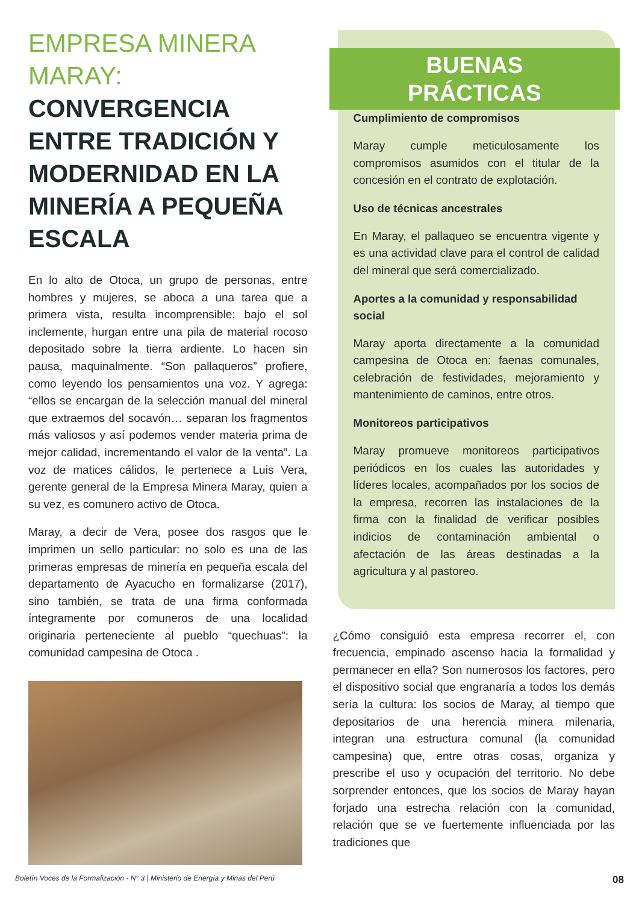EMPRESA MINERA MARAY:
CONVERGENCIA ENTRE TRADICIÓN Y MODERNIDAD EN LA MINERÍA A PEQUEÑA ESCALA
En lo alto de Otoca, un grupo de personas, entre hombres y mujeres, se aboca a una tarea que a primera vista, resulta incomprensible: bajo el sol inclemente, hurgan entre una pila de material rocoso depositado sobre la tierra ardiente. Lo hacen sin pausa, maquinalmente. “Son pallaqueros” profiere, como leyendo los pensamientos una voz. Y agrega: “ellos se encargan de la selección manual del mineral que extraemos del socavón… separan los fragmentos más valiosos y así podemos vender materia prima de mejor calidad, incrementando el valor de la venta”. La voz de matices cálidos, le pertenece a Luis Vera, gerente general de la Empresa Minera Maray, quien a su vez, es comunero activo de Otoca.
Maray, a decir de Vera, posee dos rasgos que le imprimen un sello particular: no solo es una de las primeras empresas de minería en pequeña escala del departamento de Ayacucho en formalizarse (2017), sino también, se trata de una firma conformada íntegramente por comuneros de una localidad originaria perteneciente al pueblo “quechuas”: la comunidad campesina de Otoca .
BUENAS
PRÁCTICAS
Cumplimiento de compromisos
Maray cumple meticulosamente los compromisos asumidos con el titular de la concesión en el contrato de explotación.
Uso de técnicas ancestrales
En Maray, el pallaqueo se encuentra vigente y es una actividad clave para el control de calidad del mineral que será comercializado.
Aportes a la comunidad y responsabilidad social
Maray aporta directamente a la comunidad campesina de Otoca en: faenas comunales, celebración de festividades, mejoramiento y mantenimiento de caminos, entre otros.
Monitoreos participativos
Maray promueve monitoreos participativos periódicos en los cuales las autoridades y líderes locales, acompañados por los socios de la empresa, recorren las instalaciones de la firma con la finalidad de verificar posibles indicios de contaminación ambiental o afectación de las áreas destinadas a la agricultura y al pastoreo.
¿Cómo consiguió esta empresa recorrer el, con frecuencia, empinado ascenso hacia la formalidad y permanecer en ella? Son numerosos los factores, pero el dispositivo social que engranaría a todos los demás sería la cultura: los socios de Maray, al tiempo que depositarios de una herencia minera milenaria, integran una estructura comunal (la comunidad campesina) que, entre otras cosas, organiza y prescribe el uso y ocupación del territorio. No debe sorprender entonces, que los socios de Maray hayan forjado una estrecha relación con la comunidad, relación que se ve fuertemente influenciada por las tradiciones que
Boletín Voces de la Formalización - N° 3 | Ministerio de Energía y Minas del Perú 08